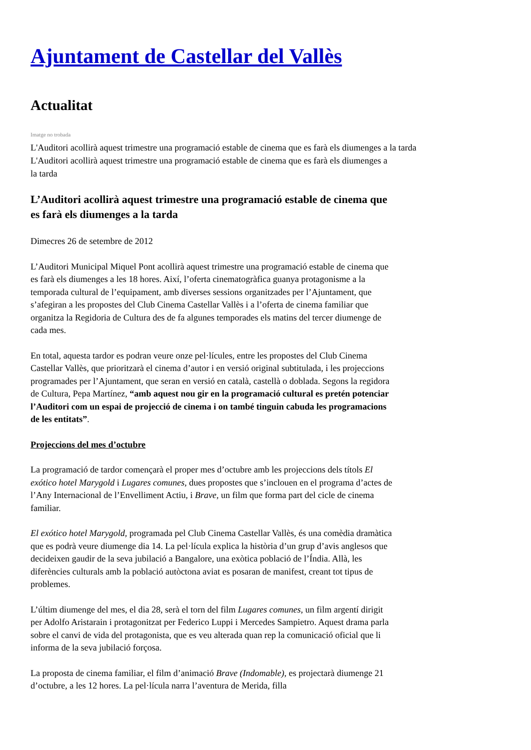Ajuntament de Castellar del Vallès
Actualitat
Imatge no trobada
L'Auditori acollirà aquest trimestre una programació estable de cinema que es farà els diumenges a la tarda
L'Auditori acollirà aquest trimestre una programació estable de cinema que es farà els diumenges a la tarda
L’Auditori acollirà aquest trimestre una programació estable de cinema que es farà els diumenges a la tarda
Dimecres 26 de setembre de 2012
L’Auditori Municipal Miquel Pont acollirà aquest trimestre una programació estable de cinema que es farà els diumenges a les 18 hores. Així, l’oferta cinematogràfica guanya protagonisme a la temporada cultural de l’equipament, amb diverses sessions organitzades per l’Ajuntament, que s’afegiran a les propostes del Club Cinema Castellar Vallès i a l’oferta de cinema familiar que organitza la Regidoria de Cultura des de fa algunes temporades els matins del tercer diumenge de cada mes.
En total, aquesta tardor es podran veure onze pel·lícules, entre les propostes del Club Cinema Castellar Vallès, que prioritzarà el cinema d’autor i en versió original subtitulada, i les projeccions programades per l’Ajuntament, que seran en versió en català, castellà o doblada. Segons la regidora de Cultura, Pepa Martínez, “amb aquest nou gir en la programació cultural es pretén potenciar l’Auditori com un espai de projecció de cinema i on també tinguin cabuda les programacions de les entitats”.
Projeccions del mes d’octubre
La programació de tardor començarà el proper mes d’octubre amb les projeccions dels títols El exótico hotel Marygold i Lugares comunes, dues propostes que s’inclouen en el programa d’actes de l’Any Internacional de l’Envelliment Actiu, i Brave, un film que forma part del cicle de cinema familiar.
El exótico hotel Marygold, programada pel Club Cinema Castellar Vallès, és una comèdia dramàtica que es podrà veure diumenge dia 14. La pel·lícula explica la història d’un grup d’avis anglesos que decideixen gaudir de la seva jubilació a Bangalore, una exòtica població de l’Índia. Allà, les diferències culturals amb la població autòctona aviat es posaran de manifest, creant tot tipus de problemes.
L’últim diumenge del mes, el dia 28, serà el torn del film Lugares comunes, un film argentí dirigit per Adolfo Aristarain i protagonitzat per Federico Luppi i Mercedes Sampietro. Aquest drama parla sobre el canvi de vida del protagonista, que es veu alterada quan rep la comunicació oficial que li informa de la seva jubilació forçosa.
La proposta de cinema familiar, el film d’animació Brave (Indomable), es projectarà diumenge 21 d’octubre, a les 12 hores. La pel·lícula narra l’aventura de Merida, filla